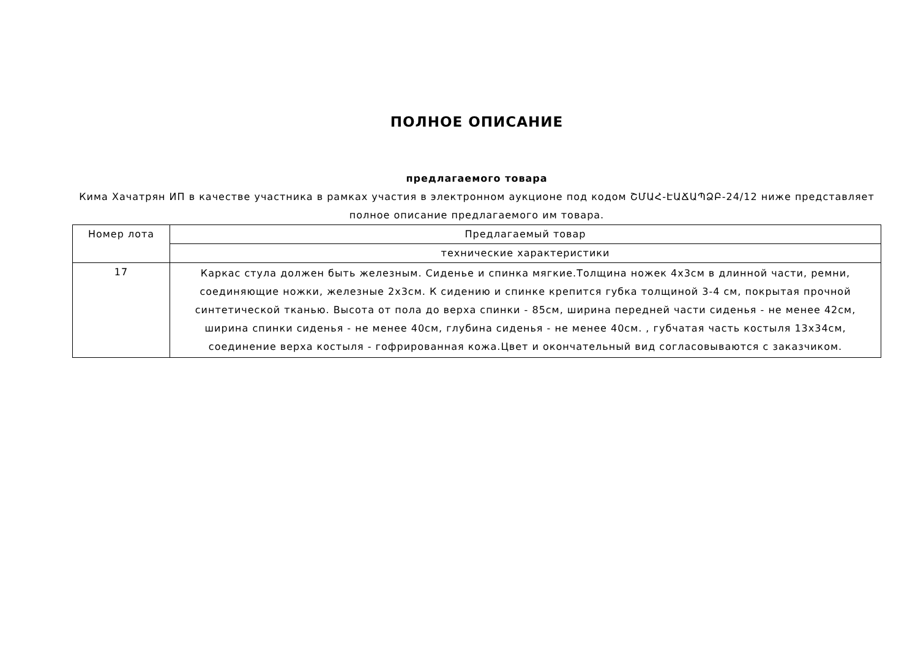ПОЛНОЕ ОПИСАНИЕ
предлагаемого товара
Кима Хачатрян ИП в качестве участника в рамках участия в электронном аукционе под кодом ՇՄԱՀ-ԷԱՃԱՊՁԲ-24/12 ниже представляет полное описание предлагаемого им товара.
| Номер лота | Предлагаемый товар |
| | технические характеристики |
| 17 | Каркас стула должен быть железным. Сиденье и спинка мягкие.Толщина ножек 4х3см в длинной части, ремни, соединяющие ножки, железные 2х3см. К сидению и спинке крепится губка толщиной 3-4 см, покрытая прочной синтетической тканью. Высота от пола до верха спинки - 85см, ширина передней части сиденья - не менее 42см, ширина спинки сиденья - не менее 40см, глубина сиденья - не менее 40см. , губчатая часть костыля 13х34см, соединение верха костыля - гофрированная кожа.Цвет и окончательный вид согласовываются с заказчиком. |